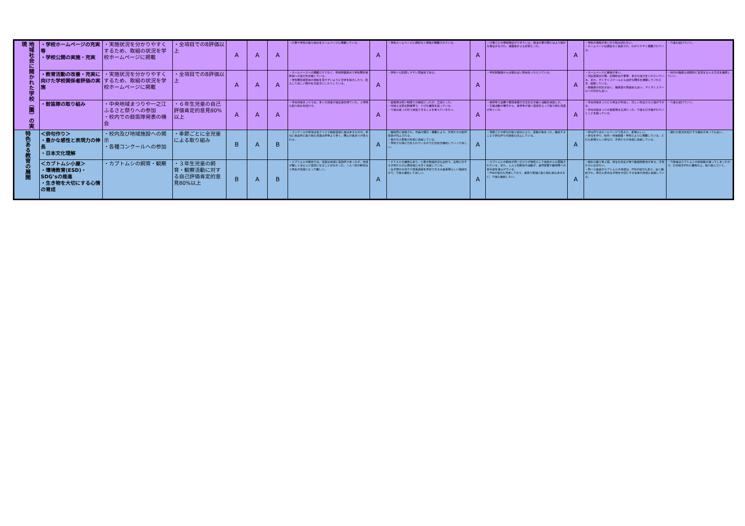| 地域社会に開かれた学校（園）の実現 | ・学校ホームページの充実等 ・学校公開の実施・充実 | ・実施状況を分かりやすくするため、取組の状況を学校ホームページに掲載 | ・全項目でのB評価以上 | A | A | A | ・行事や学校の取り組みをホームページに掲載している。 | A | ・学校ホームページに遅延なく情報が掲載されている。 | A | ・行事ごとの情報発信ができている。宿泊行事の際にはより細かな発信がなされ、保護者からも好評だった。 | A | ・学校の情報が多いので読み切れない。 ・ホームページは遅延なく更新され、わかりやすく掲載されている。 | ・今後も続けていく。 |
| | ・教育活動の改善・充実に向けた学校関係者評価の実施 | ・実施状況を分かりやすくするため、取組の状況を学校ホームページに掲載 | ・全項目でのB評価以上 | A | A | A | ・ホームページへの掲載だけでなく、学校評議員会で学校関係者評価への協力を依頼している。 ・学校関係者評価の用紙を見やすいように文字を拡大したり、記入してほしい箇所を白抜きにしたりしている。 | A | ・学校へも訪問しやすい雰囲気である。 | A | ・学校評議員からは概ね良い評価をいただいている。 | A | ・ホームページに画像が多い。 ・地区委員会行事、近隣町会行事等、多大な協力をいただいている。また、すくすくスクールとも良好な関係を構築していただき、感謝している。 ・教職員の対応が良く、職員室の雰囲気も良い。すくすくスクールへの対応も良い。 | ・校内の職員も積極的に意見を言える方法を模索していく。 |
| | ・鼓笛隊の取り組み | ・中央地域まつりや一之江ふるさと祭りへの参加 ・校内での鼓笛隊発表の機会 | ・６年生児童の自己評価肯定的意見80%以上 | A | A | A | ・中央地域まつりでは、多くの児童が満足感を得ていた。２学期も取り組みを続ける。 | A | ・鼓笛隊は短い期間での練習だったが、立派だった。 ・地域とは防災訓練等で、十分な連携を図っている。 ・今後は違った形で実施できることを考えていきたい。 | A | ・高学年で演奏や管理保管の方法を引き継ぐ活動を実施した。 ・引継活動の様子から、高学年が高い意欲をもって取り組む児童が多くいた。 | A | ・中央地域まつりに６年生が参加し、忙しい先生たちに頭が下がる。 ・中央地域まつりの鼓笛隊は立派だった。今後も引き継がれていくことを願っている。 | ・今後も続けていく。 |
| 特色ある教育の展開 | ＜俳句作り＞ ・豊かな感性と表現力の伸長 ・日本文化理解 | ・校内及び地域施設への掲示 ・各種コンクールへの参加 | ・季節ごとに全児童による取り組み | B | A | B | ・コンクールの参加は各クラスで取組意欲に差はあるものの、俳句に自主的に取り組む児童は昨年より多く、関心の高まりが見られる。 | A | ・継続的に実施され、作品の掲示・掲載により、子供たちの創作意欲が向上される。 ・豊かな人間性の形成に貢献している。 ・学校でも特に力を入れているので引き続き継続していってほしい。 | A | ・季節ごとの俳句の取り組みにより、意識が高まった。継続することで俳句作りの技能も向上している。 | A | ・俳句作りはホームページで見ると、素晴らしい。 ・俳句を作り、校内・地域施設・学校だよりに掲載している。どれも素晴らしい俳句で、子供たちの育成に貢献している。 | ・優れた技法を紹介する機会があっても良い。 |
| | ＜カブトムシ小屋＞ ・環境教育(ESD)・SDG’sの推進 ・生き物を大切にする心情の育成 | ・カブトムシの飼育・観察 | ・３年生児童の飼育・観察活動に対する自己評価肯定的意見80%以上 | B | A | B | ・カブトムシの飼育では、児童は育成に意欲的であったが、育成が難しくほとんど成虫になることはなかった。一人一匹の飼育は３年生の児童にとって難しい。 | A | ・ＰＴＡとの連携もあり、小屋の整備状況も良好で、生物に対する子供たちの心情育成に大きく貢献している。 ・生き物の大切さや成長過程を学習できる大変素晴らしい取組なので、今後も継続してほしい。 | A | ・カブトムシの飼育が西一之江小の特色として他校からも認識されている。また、１人１匹飼育の活動が、自然愛護や動物等への苦手感を薄らげている。 ・PTAの協力も充実しており、家族で整備に取り組む姿もあるなど、今後も継続したい。 | A | ・親水公園で年２回、有名な先生が来て動植物教育がある。子供たちに広めたい。 ・西一小独自のカブトムシの育成は、PTAの協力もあり、良く継続され、草花も含め生き物を大切にする信条の育成に貢献している。 | ・今年度はカブトムシの個体数が減ってしまったので、引き続きPTAと連携の上、取り組んでいく。 |